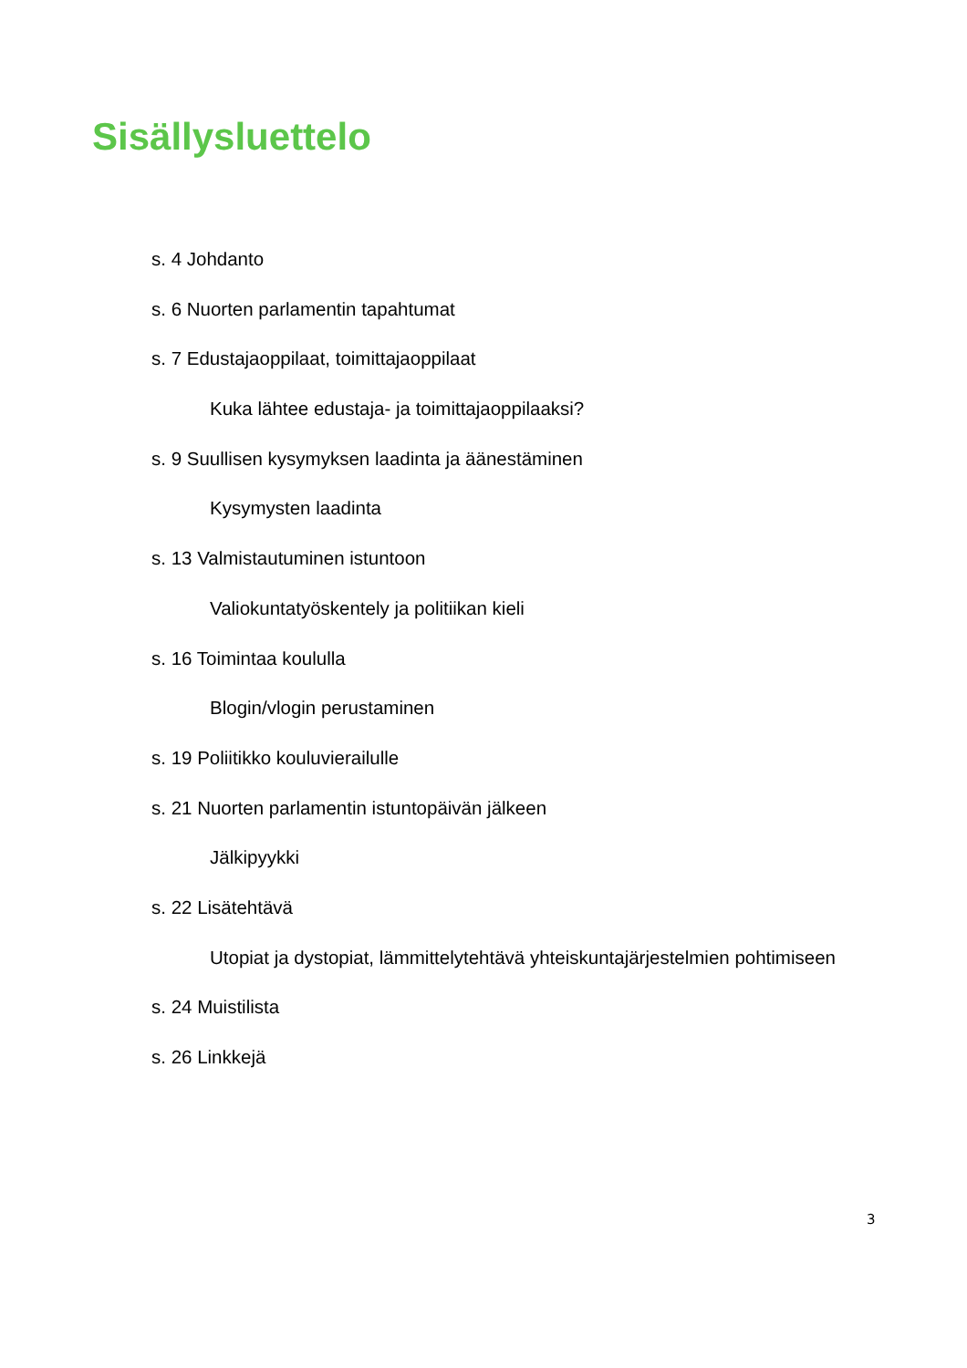Sisällysluettelo
s. 4 Johdanto
s. 6 Nuorten parlamentin tapahtumat
s. 7 Edustajaoppilaat, toimittajaoppilaat
Kuka lähtee edustaja- ja toimittajaoppilaaksi?
s. 9 Suullisen kysymyksen laadinta ja äänestäminen
Kysymysten laadinta
s. 13 Valmistautuminen istuntoon
Valiokuntatyöskentely ja politiikan kieli
s. 16 Toimintaa koululla
Blogin/vlogin perustaminen
s. 19 Poliitikko kouluvierailulle
s. 21 Nuorten parlamentin istuntopäivän jälkeen
Jälkipyykki
s. 22 Lisätehtävä
Utopiat ja dystopiat, lämmittelytehtävä yhteiskuntajärjestelmien pohtimiseen
s. 24 Muistilista
s. 26 Linkkejä
3